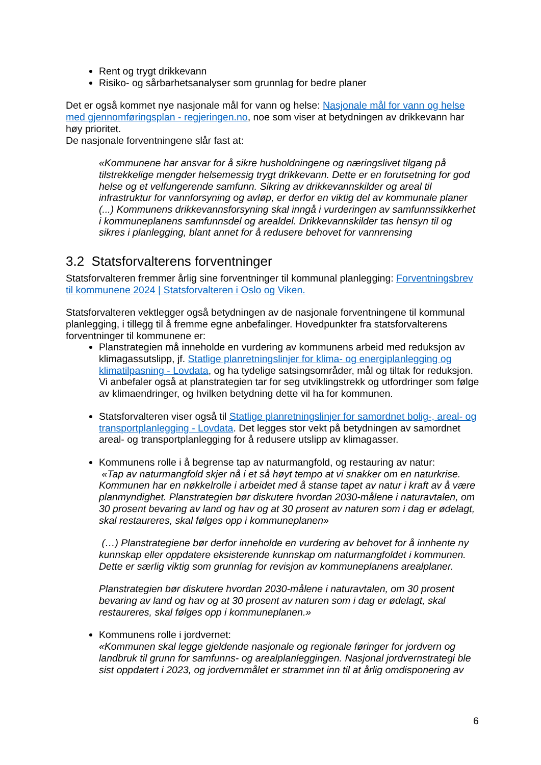Rent og trygt drikkevann
Risiko- og sårbarhetsanalyser som grunnlag for bedre planer
Det er også kommet nye nasjonale mål for vann og helse: Nasjonale mål for vann og helse med gjennomføringsplan - regjeringen.no, noe som viser at betydningen av drikkevann har høy prioritet.
De nasjonale forventningene slår fast at:
«Kommunene har ansvar for å sikre husholdningene og næringslivet tilgang på tilstrekkelige mengder helsemessig trygt drikkevann. Dette er en forutsetning for god helse og et velfungerende samfunn. Sikring av drikkevannskilder og areal til infrastruktur for vannforsyning og avløp, er derfor en viktig del av kommunale planer (...) Kommunens drikkevannsforsyning skal inngå i vurderingen av samfunnssikkerhet i kommuneplanens samfunnsdel og arealdel. Drikkevannskilder tas hensyn til og sikres i planlegging, blant annet for å redusere behovet for vannrensing
3.2 Statsforvalterens forventninger
Statsforvalteren fremmer årlig sine forventninger til kommunal planlegging: Forventningsbrev til kommunene 2024 | Statsforvalteren i Oslo og Viken.
Statsforvalteren vektlegger også betydningen av de nasjonale forventningene til kommunal planlegging, i tillegg til å fremme egne anbefalinger. Hovedpunkter fra statsforvalterens forventninger til kommunene er:
Planstrategien må inneholde en vurdering av kommunens arbeid med reduksjon av klimagassutslipp, jf. Statlige planretningslinjer for klima- og energiplanlegging og klimatilpasning - Lovdata, og ha tydelige satsingsområder, mål og tiltak for reduksjon. Vi anbefaler også at planstrategien tar for seg utviklingstrekk og utfordringer som følge av klimaendringer, og hvilken betydning dette vil ha for kommunen.
Statsforvalteren viser også til Statlige planretningslinjer for samordnet bolig-, areal- og transportplanlegging - Lovdata. Det legges stor vekt på betydningen av samordnet areal- og transportplanlegging for å redusere utslipp av klimagasser.
Kommunens rolle i å begrense tap av naturmangfold, og restauring av natur:
«Tap av naturmangfold skjer nå i et så høyt tempo at vi snakker om en naturkrise. Kommunen har en nøkkelrolle i arbeidet med å stanse tapet av natur i kraft av å være planmyndighet. Planstrategien bør diskutere hvordan 2030-målene i naturavtalen, om 30 prosent bevaring av land og hav og at 30 prosent av naturen som i dag er ødelagt, skal restaureres, skal følges opp i kommuneplanen»
(…) Planstrategiene bør derfor inneholde en vurdering av behovet for å innhente ny kunnskap eller oppdatere eksisterende kunnskap om naturmangfoldet i kommunen. Dette er særlig viktig som grunnlag for revisjon av kommuneplanens arealplaner.
Planstrategien bør diskutere hvordan 2030-målene i naturavtalen, om 30 prosent bevaring av land og hav og at 30 prosent av naturen som i dag er ødelagt, skal restaureres, skal følges opp i kommuneplanen.»
Kommunens rolle i jordvernet:
«Kommunen skal legge gjeldende nasjonale og regionale føringer for jordvern og landbruk til grunn for samfunns- og arealplanleggingen. Nasjonal jordvernstrategi ble sist oppdatert i 2023, og jordvernmålet er strammet inn til at årlig omdisponering av
6